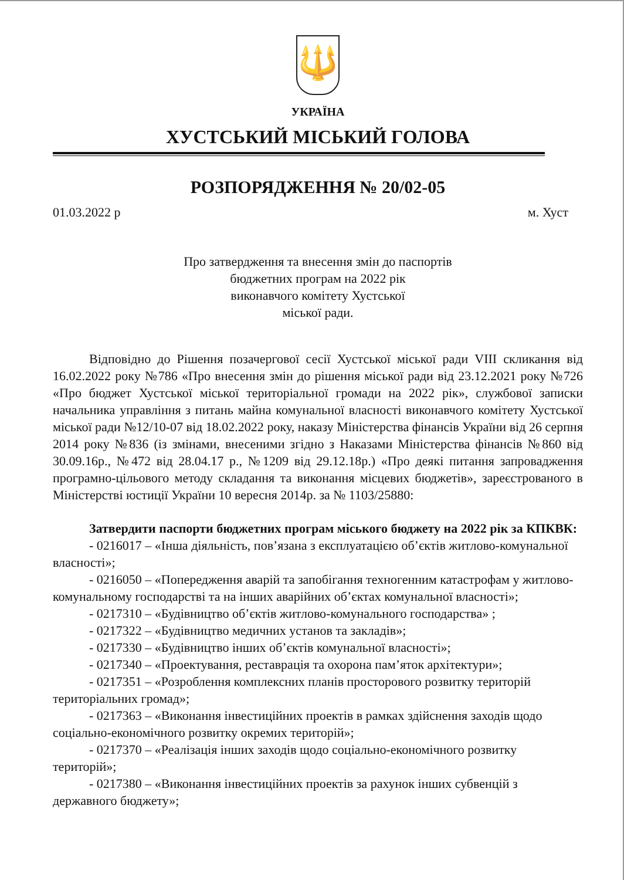🔱
УКРАЇНА
ХУСТСЬКИЙ МІСЬКИЙ ГОЛОВА
РОЗПОРЯДЖЕННЯ № 20/02-05
01.03.2022 р м. Хуст
Про затвердження та внесення змін до паспортів
бюджетних програм на 2022 рік
виконавчого комітету Хустської
міської ради.
Відповідно до Рішення позачергової сесії Хустської міської ради VIII скликання від 16.02.2022 року №786 «Про внесення змін до рішення міської ради від 23.12.2021 року №726 «Про бюджет Хустської міської територіальної громади на 2022 рік», службової записки начальника управління з питань майна комунальної власності виконавчого комітету Хустської міської ради №12/10-07 від 18.02.2022 року, наказу Міністерства фінансів України від 26 серпня 2014 року №836 (із змінами, внесеними згідно з Наказами Міністерства фінансів №860 від 30.09.16р., №472 від 28.04.17 р., №1209 від 29.12.18р.) «Про деякі питання запровадження програмно-цільового методу складання та виконання місцевих бюджетів», зареєстрованого в Міністерстві юстиції України 10 вересня 2014р. за № 1103/25880:
Затвердити паспорти бюджетних програм міського бюджету на 2022 рік за КПКВК:
- 0216017 – «Інша діяльність, пов’язана з експлуатацією об’єктів житлово-комунальної власності»;
- 0216050 – «Попередження аварій та запобігання техногенним катастрофам у житлово-комунальному господарстві та на інших аварійних об’єктах комунальної власності»;
- 0217310 – «Будівництво об’єктів житлово-комунального господарства» ;
- 0217322 – «Будівництво медичних установ та закладів»;
- 0217330 – «Будівництво інших об’єктів комунальної власності»;
- 0217340 – «Проектування, реставрація та охорона пам’яток архітектури»;
- 0217351 – «Розроблення комплексних планів просторового розвитку територій територіальних громад»;
- 0217363 – «Виконання інвестиційних проектів в рамках здійснення заходів щодо соціально-економічного розвитку окремих територій»;
- 0217370 – «Реалізація інших заходів щодо соціально-економічного розвитку територій»;
- 0217380 – «Виконання інвестиційних проектів за рахунок інших субвенцій з державного бюджету»;